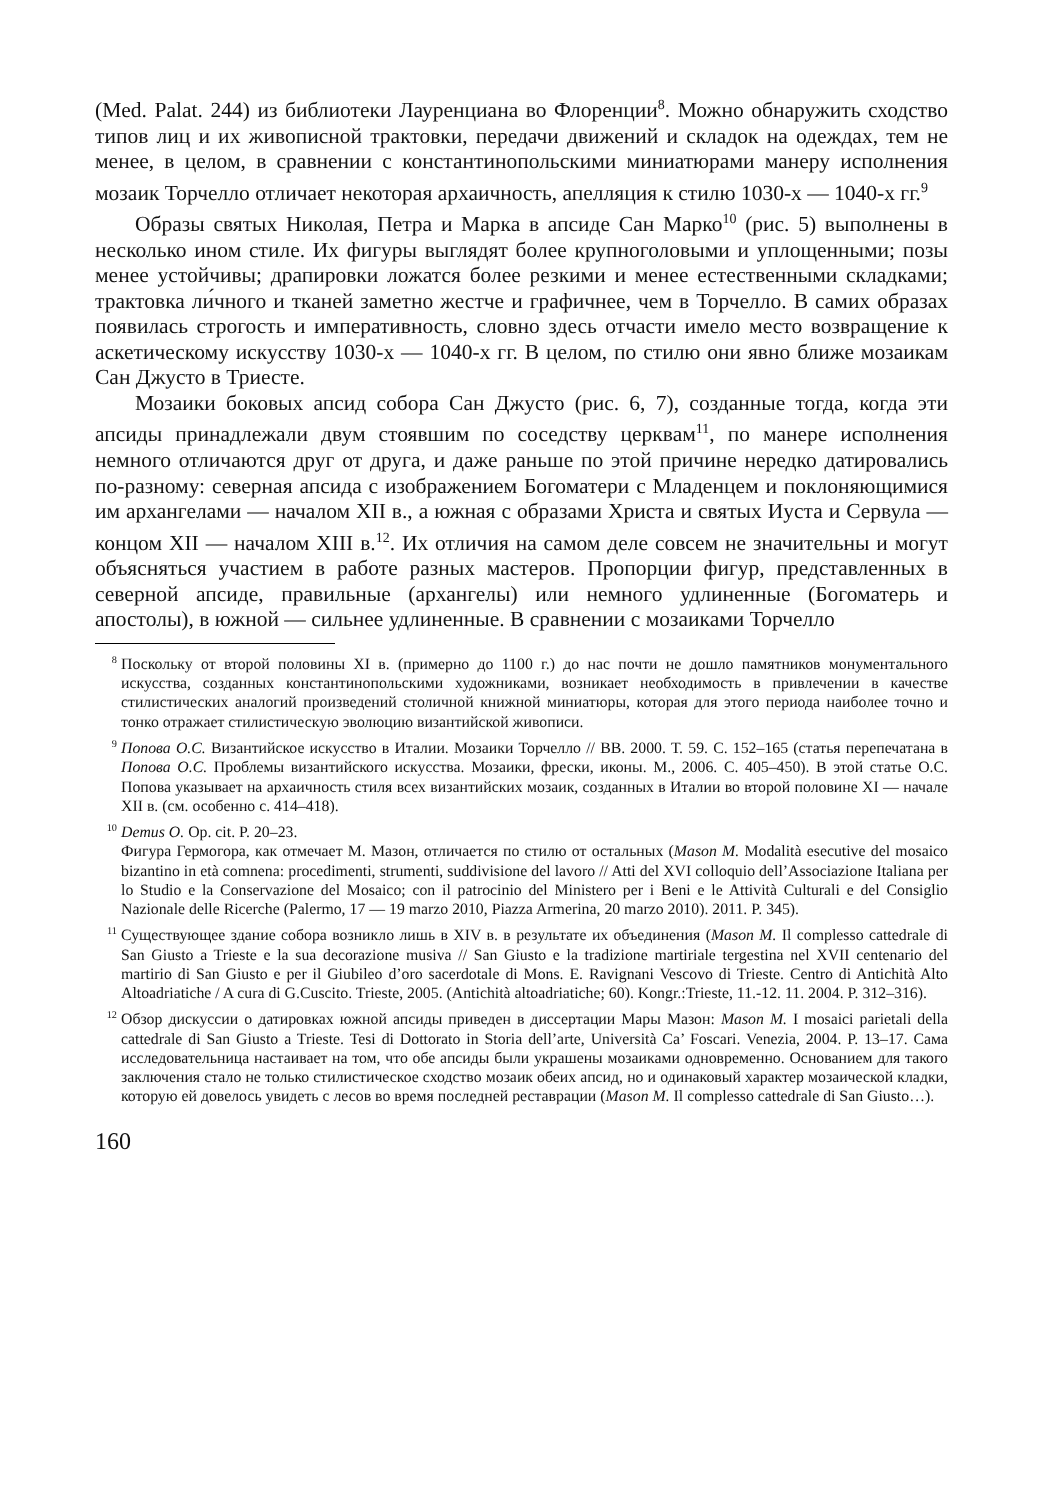(Med. Palat. 244) из библиотеки Лауренциана во Флоренции<sup>8</sup>. Можно обнаружить сходство типов лиц и их живописной трактовки, передачи движений и складок на одеждах, тем не менее, в целом, в сравнении с константинопольскими миниатюрами манеру исполнения мозаик Торчелло отличает некоторая архаичность, апелляция к стилю 1030-х — 1040-х гг.<sup>9</sup>
Образы святых Николая, Петра и Марка в апсиде Сан Марко<sup>10</sup> (рис. 5) выполнены в несколько ином стиле. Их фигуры выглядят более крупноголовыми и уплощенными; позы менее устойчивы; драпировки ложатся более резкими и менее естественными складками; трактовка ли́чного и тканей заметно жестче и графичнее, чем в Торчелло. В самих образах появилась строгость и императивность, словно здесь отчасти имело место возвращение к аскетическому искусству 1030-х — 1040-х гг. В целом, по стилю они явно ближе мозаикам Сан Джусто в Триесте.
Мозаики боковых апсид собора Сан Джусто (рис. 6, 7), созданные тогда, когда эти апсиды принадлежали двум стоявшим по соседству церквам<sup>11</sup>, по манере исполнения немного отличаются друг от друга, и даже раньше по этой причине нередко датировались по-разному: северная апсида с изображением Богоматери с Младенцем и поклоняющимися им архангелами — началом XII в., а южная с образами Христа и святых Иуста и Сервула — концом XII — началом XIII в.<sup>12</sup>. Их отличия на самом деле совсем не значительны и могут объясняться участием в работе разных мастеров. Пропорции фигур, представленных в северной апсиде, правильные (архангелы) или немного удлиненные (Богоматерь и апостолы), в южной — сильнее удлиненные. В сравнении с мозаиками Торчелло
<sup>8</sup> Поскольку от второй половины XI в. (примерно до 1100 г.) до нас почти не дошло памятников монументального искусства, созданных константинопольскими художниками, возникает необходимость в привлечении в качестве стилистических аналогий произведений столичной книжной миниатюры, которая для этого периода наиболее точно и тонко отражает стилистическую эволюцию византийской живописи.
<sup>9</sup> Попова О.С. Византийское искусство в Италии. Мозаики Торчелло // ВВ. 2000. Т. 59. С. 152–165 (статья перепечатана в Попова О.С. Проблемы византийского искусства. Мозаики, фрески, иконы. М., 2006. С. 405–450). В этой статье О.С. Попова указывает на архаичность стиля всех византийских мозаик, созданных в Италии во второй половине XI — начале XII в. (см. особенно с. 414–418).
<sup>10</sup> Demus O. Op. cit. P. 20–23.
Фигура Гермогора, как отмечает М. Мазон, отличается по стилю от остальных (Mason M. Modalità esecutive del mosaico bizantino in età comnena: procedimenti, strumenti, suddivisione del lavoro // Atti del XVI colloquio dell’Associazione Italiana per lo Studio e la Conservazione del Mosaico; con il patrocinio del Ministero per i Beni e le Attività Culturali e del Consiglio Nazionale delle Ricerche (Palermo, 17 — 19 marzo 2010, Piazza Armerina, 20 marzo 2010). 2011. P. 345).
<sup>11</sup> Существующее здание собора возникло лишь в XIV в. в результате их объединения (Mason M. Il complesso cattedrale di San Giusto a Trieste e la sua decorazione musiva // San Giusto e la tradizione martiriale tergestina nel XVII centenario del martirio di San Giusto e per il Giubileo d’oro sacerdotale di Mons. E. Ravignani Vescovo di Trieste. Centro di Antichità Alto Altoadriatiche / A cura di G.Cuscito. Trieste, 2005. (Antichità altoadriatiche; 60). Kongr.:Trieste, 11.-12. 11. 2004. P. 312–316).
<sup>12</sup> Обзор дискуссии о датировках южной апсиды приведен в диссертации Мары Мазон: Mason M. I mosaici parietali della cattedrale di San Giusto a Trieste. Tesi di Dottorato in Storia dell’arte, Università Ca’ Foscari. Venezia, 2004. P. 13–17. Сама исследовательница настаивает на том, что обе апсиды были украшены мозаиками одновременно. Основанием для такого заключения стало не только стилистическое сходство мозаик обеих апсид, но и одинаковый характер мозаической кладки, которую ей довелось увидеть с лесов во время последней реставрации (Mason M. Il complesso cattedrale di San Giusto…).
160